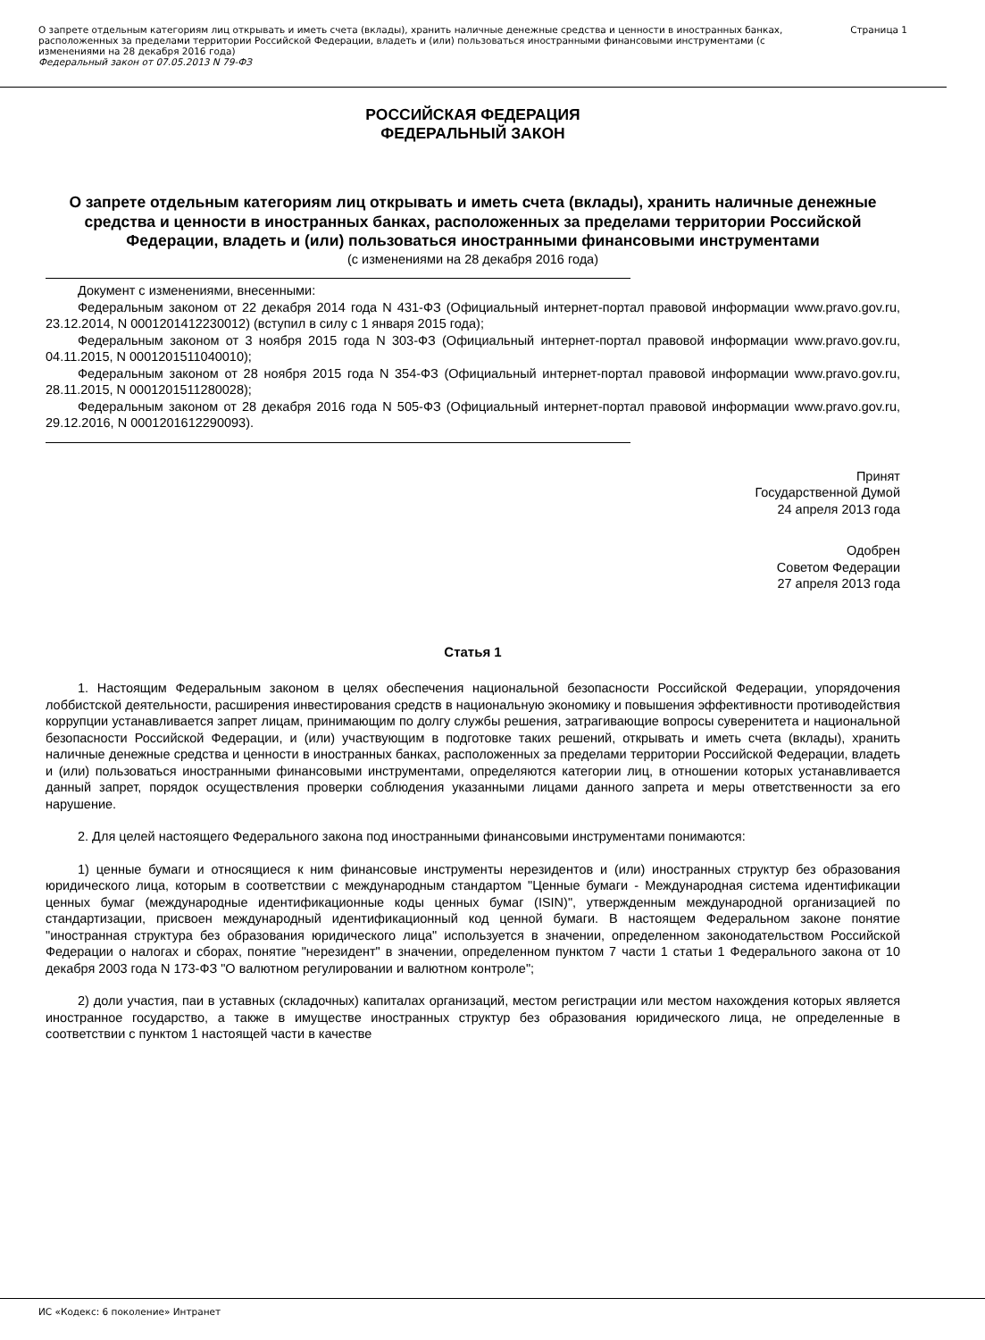О запрете отдельным категориям лиц открывать и иметь счета (вклады), хранить наличные денежные средства и ценности в иностранных банках, расположенных за пределами территории Российской Федерации, владеть и (или) пользоваться иностранными финансовыми инструментами (с изменениями на 28 декабря 2016 года)
Федеральный закон от 07.05.2013 N 79-ФЗ
Страница 1
РОССИЙСКАЯ ФЕДЕРАЦИЯ
ФЕДЕРАЛЬНЫЙ ЗАКОН
О запрете отдельным категориям лиц открывать и иметь счета (вклады), хранить наличные денежные средства и ценности в иностранных банках, расположенных за пределами территории Российской Федерации, владеть и (или) пользоваться иностранными финансовыми инструментами
(с изменениями на 28 декабря 2016 года)
Документ с изменениями, внесенными:
Федеральным законом от 22 декабря 2014 года N 431-ФЗ (Официальный интернет-портал правовой информации www.pravo.gov.ru, 23.12.2014, N 0001201412230012) (вступил в силу с 1 января 2015 года);
Федеральным законом от 3 ноября 2015 года N 303-ФЗ (Официальный интернет-портал правовой информации www.pravo.gov.ru, 04.11.2015, N 0001201511040010);
Федеральным законом от 28 ноября 2015 года N 354-ФЗ (Официальный интернет-портал правовой информации www.pravo.gov.ru, 28.11.2015, N 0001201511280028);
Федеральным законом от 28 декабря 2016 года N 505-ФЗ (Официальный интернет-портал правовой информации www.pravo.gov.ru, 29.12.2016, N 0001201612290093).
Принят
Государственной Думой
24 апреля 2013 года
Одобрен
Советом Федерации
27 апреля 2013 года
Статья 1
1. Настоящим Федеральным законом в целях обеспечения национальной безопасности Российской Федерации, упорядочения лоббистской деятельности, расширения инвестирования средств в национальную экономику и повышения эффективности противодействия коррупции устанавливается запрет лицам, принимающим по долгу службы решения, затрагивающие вопросы суверенитета и национальной безопасности Российской Федерации, и (или) участвующим в подготовке таких решений, открывать и иметь счета (вклады), хранить наличные денежные средства и ценности в иностранных банках, расположенных за пределами территории Российской Федерации, владеть и (или) пользоваться иностранными финансовыми инструментами, определяются категории лиц, в отношении которых устанавливается данный запрет, порядок осуществления проверки соблюдения указанными лицами данного запрета и меры ответственности за его нарушение.
2. Для целей настоящего Федерального закона под иностранными финансовыми инструментами понимаются:
1) ценные бумаги и относящиеся к ним финансовые инструменты нерезидентов и (или) иностранных структур без образования юридического лица, которым в соответствии с международным стандартом "Ценные бумаги - Международная система идентификации ценных бумаг (международные идентификационные коды ценных бумаг (ISIN)", утвержденным международной организацией по стандартизации, присвоен международный идентификационный код ценной бумаги. В настоящем Федеральном законе понятие "иностранная структура без образования юридического лица" используется в значении, определенном законодательством Российской Федерации о налогах и сборах, понятие "нерезидент" в значении, определенном пунктом 7 части 1 статьи 1 Федерального закона от 10 декабря 2003 года N 173-ФЗ "О валютном регулировании и валютном контроле";
2) доли участия, паи в уставных (складочных) капиталах организаций, местом регистрации или местом нахождения которых является иностранное государство, а также в имуществе иностранных структур без образования юридического лица, не определенные в соответствии с пунктом 1 настоящей части в качестве
ИС «Кодекс: 6 поколение» Интранет